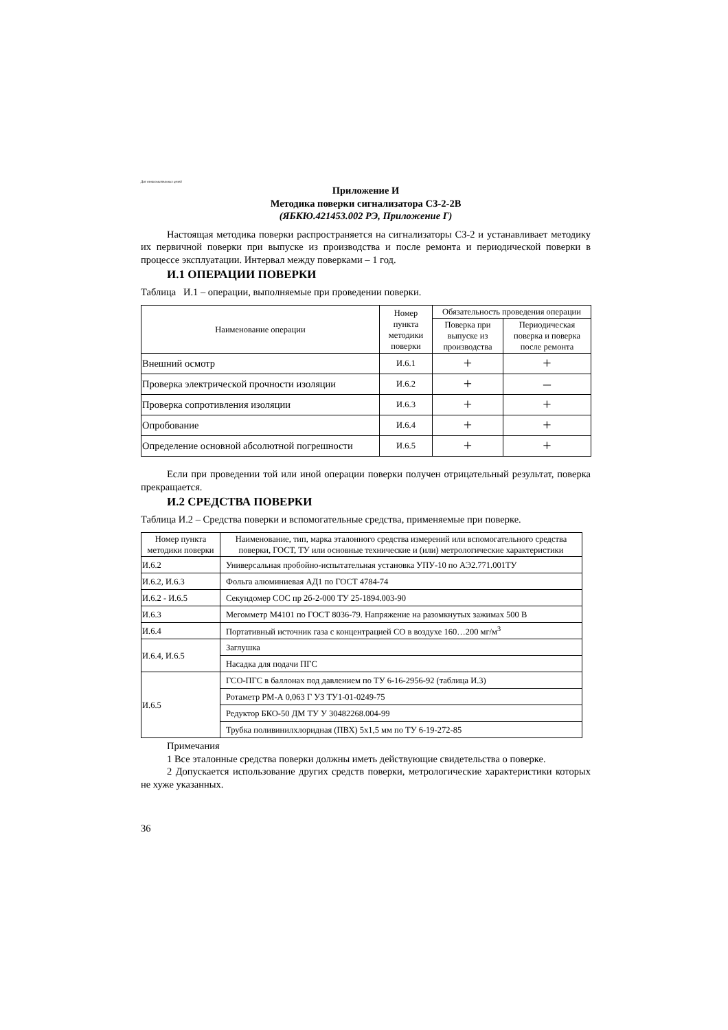Для ознакомительных целей
Приложение И
Методика поверки сигнализатора СЗ-2-2В
(ЯБКЮ.421453.002 РЭ, Приложение Г)
Настоящая методика поверки распространяется на сигнализаторы СЗ-2 и устанавливает методику их первичной поверки при выпуске из производства и после ремонта и периодической поверки в процессе эксплуатации. Интервал между поверками – 1 год.
И.1 ОПЕРАЦИИ ПОВЕРКИ
Таблица И.1 – операции, выполняемые при проведении поверки.
| Наименование операции | Номер пункта методики поверки | Обязательность проведения операции | |
| --- | --- | --- | --- |
| | | Поверка при выпуске из производства | Периодическая поверка и поверка после ремонта |
| Внешний осмотр | И.6.1 | + | + |
| Проверка электрической прочности изоляции | И.6.2 | + | – |
| Проверка сопротивления изоляции | И.6.3 | + | + |
| Опробование | И.6.4 | + | + |
| Определение основной абсолютной погрешности | И.6.5 | + | + |
Если при проведении той или иной операции поверки получен отрицательный результат, поверка прекращается.
И.2 СРЕДСТВА ПОВЕРКИ
Таблица И.2 – Средства поверки и вспомогательные средства, применяемые при поверке.
| Номер пункта методики поверки | Наименование, тип, марка эталонного средства измерений или вспомогательного средства поверки, ГОСТ, ТУ или основные технические и (или) метрологические характеристики |
| --- | --- |
| И.6.2 | Универсальная пробойно-испытательная установка УПУ-10 по АЭ2.771.001ТУ |
| И.6.2, И.6.3 | Фольга алюминиевая АД1 по ГОСТ 4784-74 |
| И.6.2 - И.6.5 | Секундомер СОС пр 2б-2-000 ТУ 25-1894.003-90 |
| И.6.3 | Мегомметр М4101 по ГОСТ 8036-79. Напряжение на разомкнутых зажимах 500 В |
| И.6.4 | Портативный источник газа с концентрацией СО в воздухе 160…200 мг/м<sup>3</sup> |
| И.6.4, И.6.5 | Заглушка |
| | Насадка для подачи ПГС |
| И.6.5 | ГСО-ПГС в баллонах под давлением по ТУ 6-16-2956-92 (таблица И.3) |
| | Ротаметр РМ-А 0,063 Г УЗ ТУ1-01-0249-75 |
| | Редуктор БКО-50 ДМ ТУ У 30482268.004-99 |
| | Трубка поливинилхлоридная (ПВХ) 5х1,5 мм по ТУ 6-19-272-85 |
Примечания
1 Все эталонные средства поверки должны иметь действующие свидетельства о поверке.
2 Допускается использование других средств поверки, метрологические характеристики которых не хуже указанных.
36